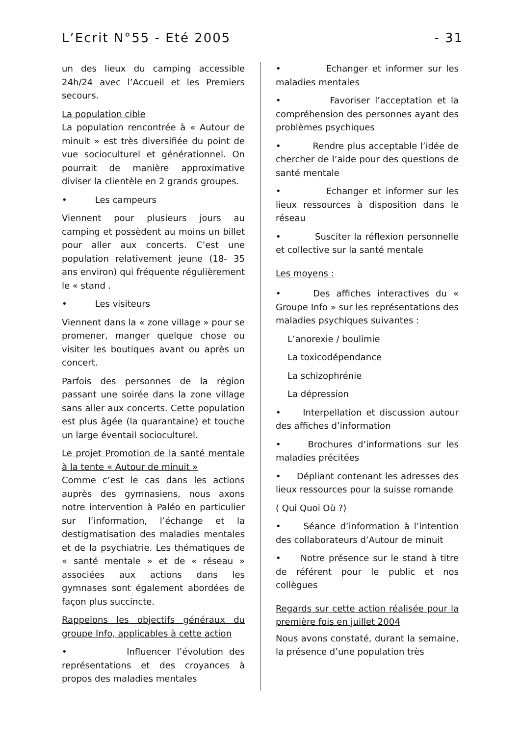L’Ecrit N°55 - Eté 2005 - 31
un des lieux du camping accessible 24h/24 avec l’Accueil et les Premiers secours.
La population cible
La population rencontrée à « Autour de minuit » est très diversifiée du point de vue socioculturel et générationnel. On pourrait de manière approximative diviser la clientèle en 2 grands groupes.
• Les campeurs
Viennent pour plusieurs jours au camping et possèdent au moins un billet pour aller aux concerts. C’est une population relativement jeune (18- 35 ans environ) qui fréquente régulièrement le « stand .
• Les visiteurs
Viennent dans la « zone village » pour se promener, manger quelque chose ou visiter les boutiques avant ou après un concert.
Parfois des personnes de la région passant une soirée dans la zone village sans aller aux concerts. Cette population est plus âgée (la quarantaine) et touche un large éventail socioculturel.
Le projet Promotion de la santé mentale à la tente « Autour de minuit »
Comme c’est le cas dans les actions auprès des gymnasiens, nous axons notre intervention à Paléo en particulier sur l’information, l’échange et la destigmatisation des maladies mentales et de la psychiatrie. Les thématiques de « santé mentale » et de « réseau » associées aux actions dans les gymnases sont également abordées de façon plus succincte.
Rappelons les objectifs généraux du groupe Info, applicables à cette action
• Influencer l’évolution des représentations et des croyances à propos des maladies mentales
• Echanger et informer sur les maladies mentales
• Favoriser l’acceptation et la compréhension des personnes ayant des problèmes psychiques
• Rendre plus acceptable l’idée de chercher de l’aide pour des questions de santé mentale
• Echanger et informer sur les lieux ressources à disposition dans le réseau
• Susciter la réflexion personnelle et collective sur la santé mentale
Les moyens :
• Des affiches interactives du « Groupe Info » sur les représentations des maladies psychiques suivantes :
L’anorexie / boulimie
La toxicodépendance
La schizophrénie
La dépression
• Interpellation et discussion autour des affiches d’information
• Brochures d’informations sur les maladies précitées
• Dépliant contenant les adresses des lieux ressources pour la suisse romande
( Qui Quoi Où ?)
• Séance d’information à l’intention des collaborateurs d’Autour de minuit
• Notre présence sur le stand à titre de référent pour le public et nos collègues
Regards sur cette action réalisée pour la première fois en juillet 2004
Nous avons constaté, durant la semaine, la présence d’une population très